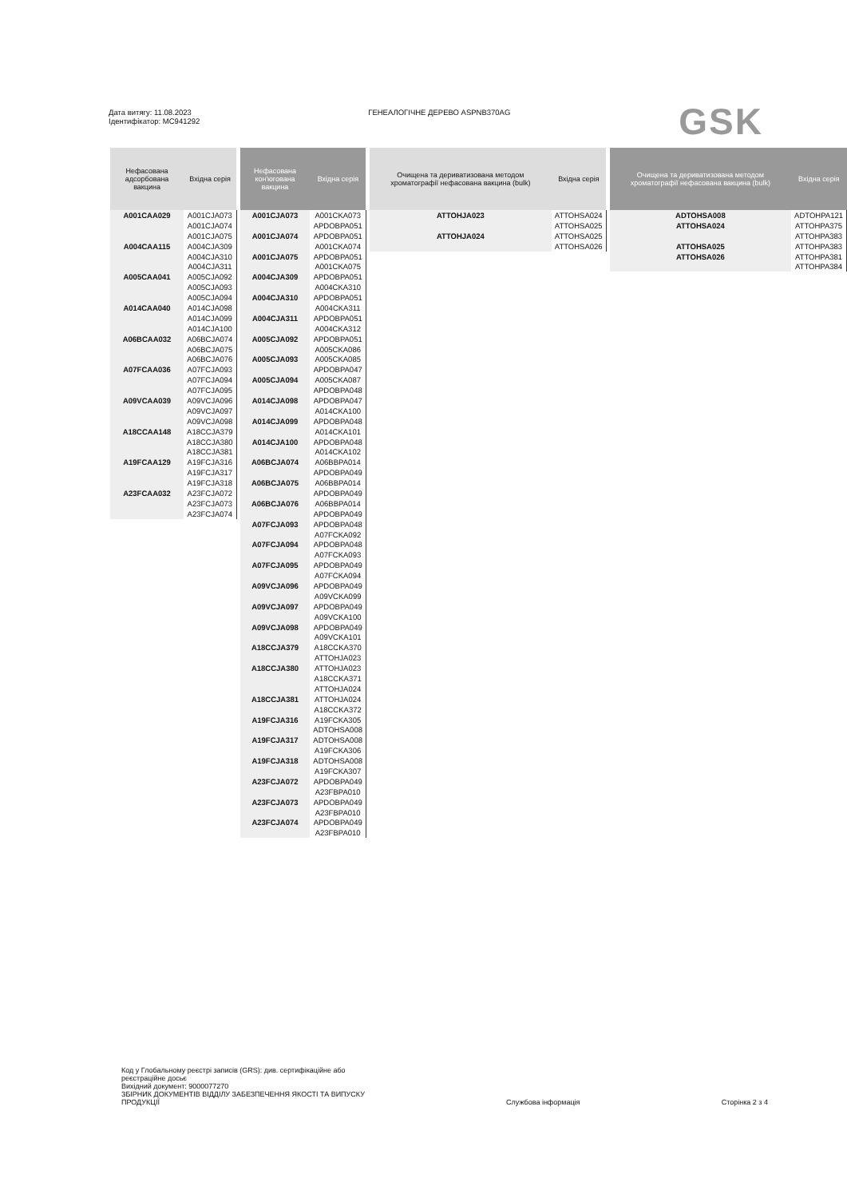Дата витягу: 11.08.2023
Ідентифікатор: MC941292
ГЕНЕАЛОГІЧНЕ ДЕРЕВО ASPNB370AG
GSK
| Нефасована адсорбована вакцина | Вхідна серія |
| --- | --- |
| A001CAA029 | A001CJA073 |
| | A001CJA074 |
| | A001CJA075 |
| A004CAA115 | A004CJA309 |
| | A004CJA310 |
| | A004CJA311 |
| A005CAA041 | A005CJA092 |
| | A005CJA093 |
| | A005CJA094 |
| A014CAA040 | A014CJA098 |
| | A014CJA099 |
| | A014CJA100 |
| A06BCAA032 | A06BCJA074 |
| | A06BCJA075 |
| | A06BCJA076 |
| A07FCAA036 | A07FCJA093 |
| | A07FCJA094 |
| | A07FCJA095 |
| A09VCAA039 | A09VCJA096 |
| | A09VCJA097 |
| | A09VCJA098 |
| A18CCAA148 | A18CCJA379 |
| | A18CCJA380 |
| | A18CCJA381 |
| A19FCAA129 | A19FCJA316 |
| | A19FCJA317 |
| | A19FCJA318 |
| A23FCAA032 | A23FCJA072 |
| | A23FCJA073 |
| | A23FCJA074 |
| Нефасована кон'югована вакцина | Вхідна серія |
| --- | --- |
| A001CJA073 | A001CKA073 |
| | APDOBPA051 |
| A001CJA074 | APDOBPA051 |
| | A001CKA074 |
| A001CJA075 | APDOBPA051 |
| | A001CKA075 |
| A004CJA309 | APDOBPA051 |
| | A004CKA310 |
| A004CJA310 | APDOBPA051 |
| | A004CKA311 |
| A004CJA311 | APDOBPA051 |
| | A004CKA312 |
| A005CJA092 | APDOBPA051 |
| | A005CKA086 |
| A005CJA093 | A005CKA085 |
| | APDOBPA047 |
| A005CJA094 | A005CKA087 |
| | APDOBPA048 |
| A014CJA098 | APDOBPA047 |
| | A014CKA100 |
| A014CJA099 | APDOBPA048 |
| | A014CKA101 |
| A014CJA100 | APDOBPA048 |
| | A014CKA102 |
| A06BCJA074 | A06BBPA014 |
| | APDOBPA049 |
| A06BCJA075 | A06BBPA014 |
| | APDOBPA049 |
| A06BCJA076 | A06BBPA014 |
| | APDOBPA049 |
| A07FCJA093 | APDOBPA048 |
| | A07FCKA092 |
| A07FCJA094 | APDOBPA048 |
| | A07FCKA093 |
| A07FCJA095 | APDOBPA049 |
| | A07FCKA094 |
| A09VCJA096 | APDOBPA049 |
| | A09VCKA099 |
| A09VCJA097 | APDOBPA049 |
| | A09VCKA100 |
| A09VCJA098 | APDOBPA049 |
| | A09VCKA101 |
| A18CCJA379 | A18CCKA370 |
| | ATTOHJA023 |
| A18CCJA380 | ATTOHJA023 |
| | A18CCKA371 |
| | ATTOHJA024 |
| A18CCJA381 | ATTOHJA024 |
| | A18CCKA372 |
| A19FCJA316 | A19FCKA305 |
| | ADTOHSA008 |
| A19FCJA317 | ADTOHSA008 |
| | A19FCKA306 |
| A19FCJA318 | ADTOHSA008 |
| | A19FCKA307 |
| A23FCJA072 | APDOBPA049 |
| | A23FBPA010 |
| A23FCJA073 | APDOBPA049 |
| | A23FBPA010 |
| A23FCJA074 | APDOBPA049 |
| | A23FBPA010 |
| Очищена та дериватизована методом хроматографії нефасована вакцина (bulk) | Вхідна серія |
| --- | --- |
| ATTOHJA023 | ATTOHSA024 |
| | ATTOHSA025 |
| ATTOHJA024 | ATTOHSA025 |
| | ATTOHSA026 |
| Очищена та дериватизована методом хроматографії нефасована вакцина (bulk) | Вхідна серія |
| --- | --- |
| ADTOHSA008 | ADTOHPA121 |
| ATTOHSA024 | ATTOHPA375 |
| | ATTOHPA383 |
| ATTOHSA025 | ATTOHPA383 |
| ATTOHSA026 | ATTOHPA381 |
| | ATTOHPA384 |
Код у Глобальному реєстрі записів (GRS): див. сертифікаційне або
реєстраційне досьє
Вихідний документ: 9000077270
ЗБІРНИК ДОКУМЕНТІВ ВІДДІЛУ ЗАБЕЗПЕЧЕННЯ ЯКОСТІ ТА ВИПУСКУ
ПРОДУКЦІЇ
Службова інформація
Сторінка 2 з 4